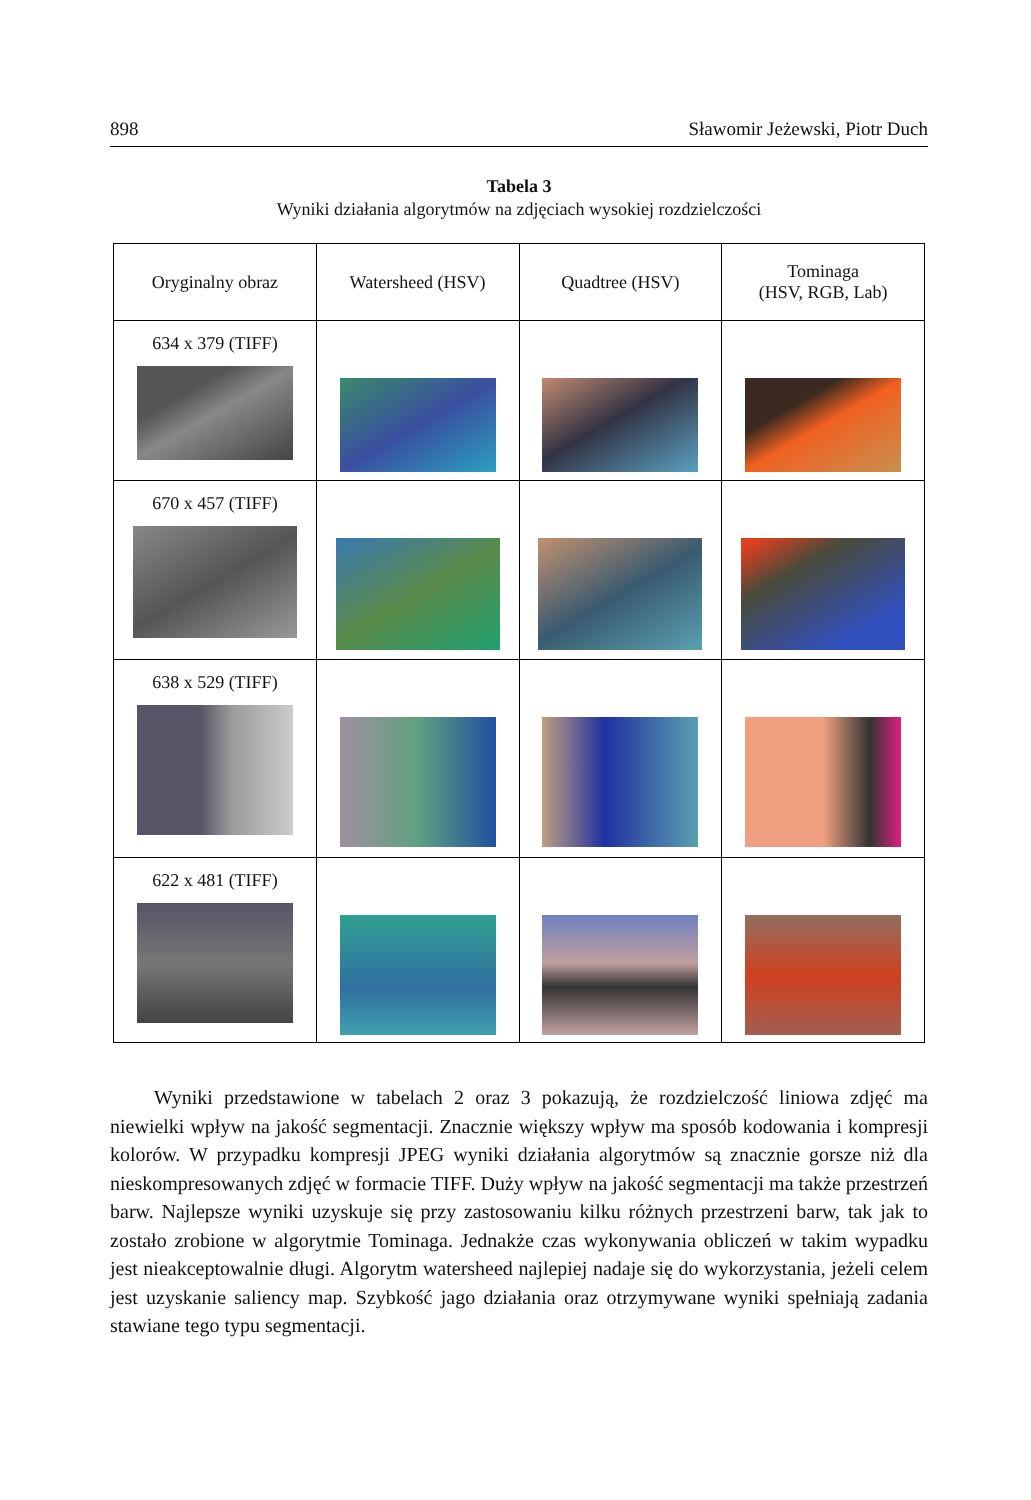898 Sławomir Jeżewski, Piotr Duch
Tabela 3
Wyniki działania algorytmów na zdjęciach wysokiej rozdzielczości
| Oryginalny obraz | Watersheed (HSV) | Quadtree (HSV) | Tominaga (HSV, RGB, Lab) |
| --- | --- | --- | --- |
| 634 x 379 (TIFF) | | | |
| 670 x 457 (TIFF) | | | |
| 638 x 529 (TIFF) | | | |
| 622 x 481 (TIFF) | | | |
Wyniki przedstawione w tabelach 2 oraz 3 pokazują, że rozdzielczość liniowa zdjęć ma niewielki wpływ na jakość segmentacji. Znacznie większy wpływ ma sposób kodowania i kompresji kolorów. W przypadku kompresji JPEG wyniki działania algorytmów są znacznie gorsze niż dla nieskompresowanych zdjęć w formacie TIFF. Duży wpływ na jakość segmentacji ma także przestrzeń barw. Najlepsze wyniki uzyskuje się przy zastosowaniu kilku różnych przestrzeni barw, tak jak to zostało zrobione w algorytmie Tominaga. Jednakże czas wykonywania obliczeń w takim wypadku jest nieakceptowalnie długi. Algorytm watersheed najlepiej nadaje się do wykorzystania, jeżeli celem jest uzyskanie saliency map. Szybkość jago działania oraz otrzymywane wyniki spełniają zadania stawiane tego typu segmentacji.